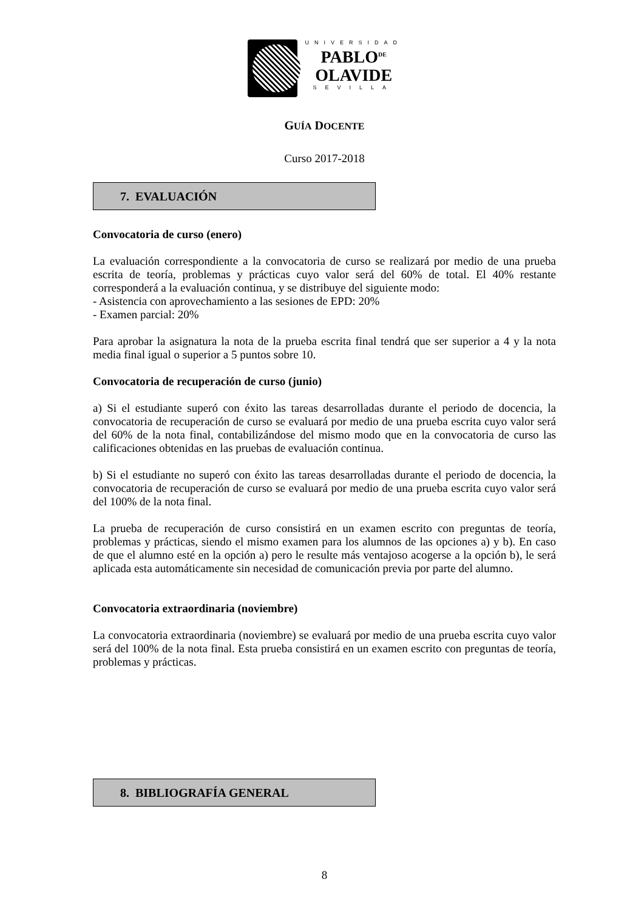UNIVERSIDAD
PABLO<sup>DE</sup>
OLAVIDE
SEVILLA
GUÍA DOCENTE
Curso 2017-2018
7. EVALUACIÓN
Convocatoria de curso (enero)
La evaluación correspondiente a la convocatoria de curso se realizará por medio de una prueba escrita de teoría, problemas y prácticas cuyo valor será del 60% de total. El 40% restante corresponderá a la evaluación continua, y se distribuye del siguiente modo:
- Asistencia con aprovechamiento a las sesiones de EPD: 20%
- Examen parcial: 20%
Para aprobar la asignatura la nota de la prueba escrita final tendrá que ser superior a 4 y la nota media final igual o superior a 5 puntos sobre 10.
Convocatoria de recuperación de curso (junio)
a) Si el estudiante superó con éxito las tareas desarrolladas durante el periodo de docencia, la convocatoria de recuperación de curso se evaluará por medio de una prueba escrita cuyo valor será del 60% de la nota final, contabilizándose del mismo modo que en la convocatoria de curso las calificaciones obtenidas en las pruebas de evaluación continua.
b) Si el estudiante no superó con éxito las tareas desarrolladas durante el periodo de docencia, la convocatoria de recuperación de curso se evaluará por medio de una prueba escrita cuyo valor será del 100% de la nota final.
La prueba de recuperación de curso consistirá en un examen escrito con preguntas de teoría, problemas y prácticas, siendo el mismo examen para los alumnos de las opciones a) y b). En caso de que el alumno esté en la opción a) pero le resulte más ventajoso acogerse a la opción b), le será aplicada esta automáticamente sin necesidad de comunicación previa por parte del alumno.
Convocatoria extraordinaria (noviembre)
La convocatoria extraordinaria (noviembre) se evaluará por medio de una prueba escrita cuyo valor será del 100% de la nota final. Esta prueba consistirá en un examen escrito con preguntas de teoría, problemas y prácticas.
8. BIBLIOGRAFÍA GENERAL
8